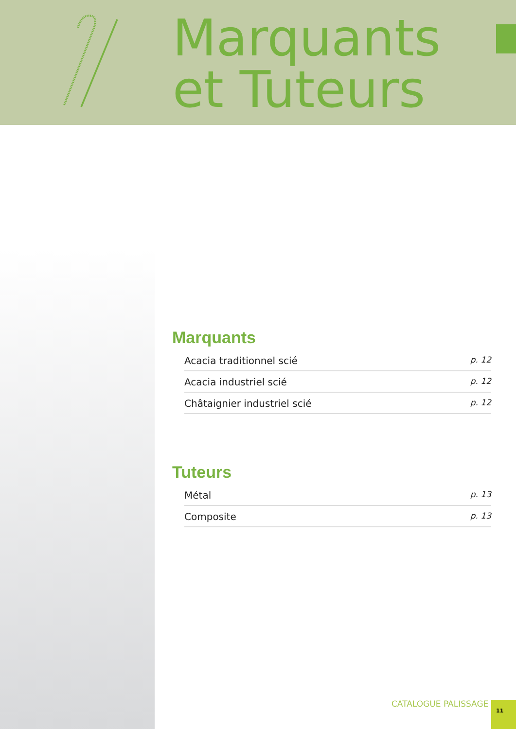Marquants
et Tuteurs
Marquants
Acacia traditionnel scié p. 12
Acacia industriel scié p. 12
Châtaignier industriel scié p. 12
Tuteurs
Métal p. 13
Composite p. 13
CATALOGUE PALISSAGE 11